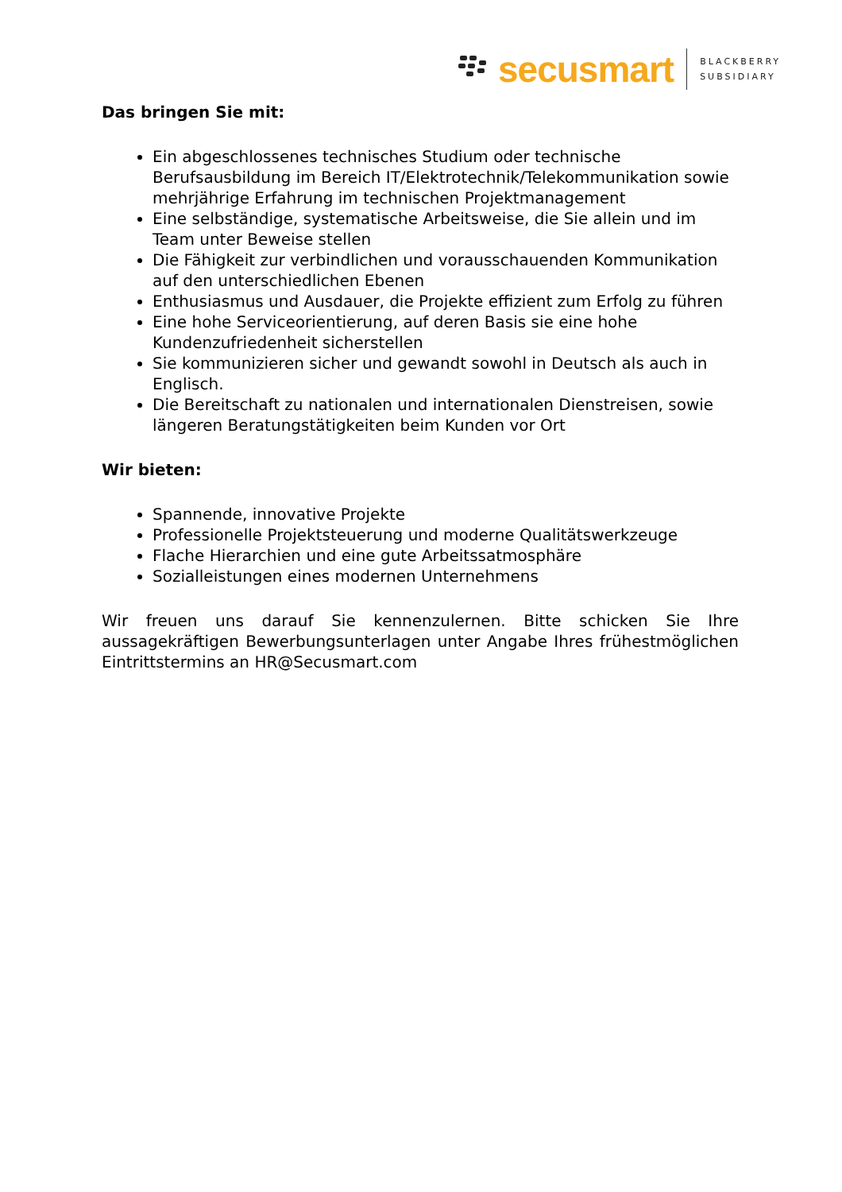secusmart
BLACKBERRY
SUBSIDIARY
Das bringen Sie mit:
Ein abgeschlossenes technisches Studium oder technische Berufsausbildung im Bereich IT/Elektrotechnik/Telekommunikation sowie mehrjährige Erfahrung im technischen Projektmanagement
Eine selbständige, systematische Arbeitsweise, die Sie allein und im Team unter Beweise stellen
Die Fähigkeit zur verbindlichen und vorausschauenden Kommunikation auf den unterschiedlichen Ebenen
Enthusiasmus und Ausdauer, die Projekte effizient zum Erfolg zu führen
Eine hohe Serviceorientierung, auf deren Basis sie eine hohe Kundenzufriedenheit sicherstellen
Sie kommunizieren sicher und gewandt sowohl in Deutsch als auch in Englisch.
Die Bereitschaft zu nationalen und internationalen Dienstreisen, sowie längeren Beratungstätigkeiten beim Kunden vor Ort
Wir bieten:
Spannende, innovative Projekte
Professionelle Projektsteuerung und moderne Qualitätswerkzeuge
Flache Hierarchien und eine gute Arbeitssatmosphäre
Sozialleistungen eines modernen Unternehmens
Wir freuen uns darauf Sie kennenzulernen. Bitte schicken Sie Ihre aussagekräftigen Bewerbungsunterlagen unter Angabe Ihres frühestmöglichen Eintrittstermins an HR@Secusmart.com